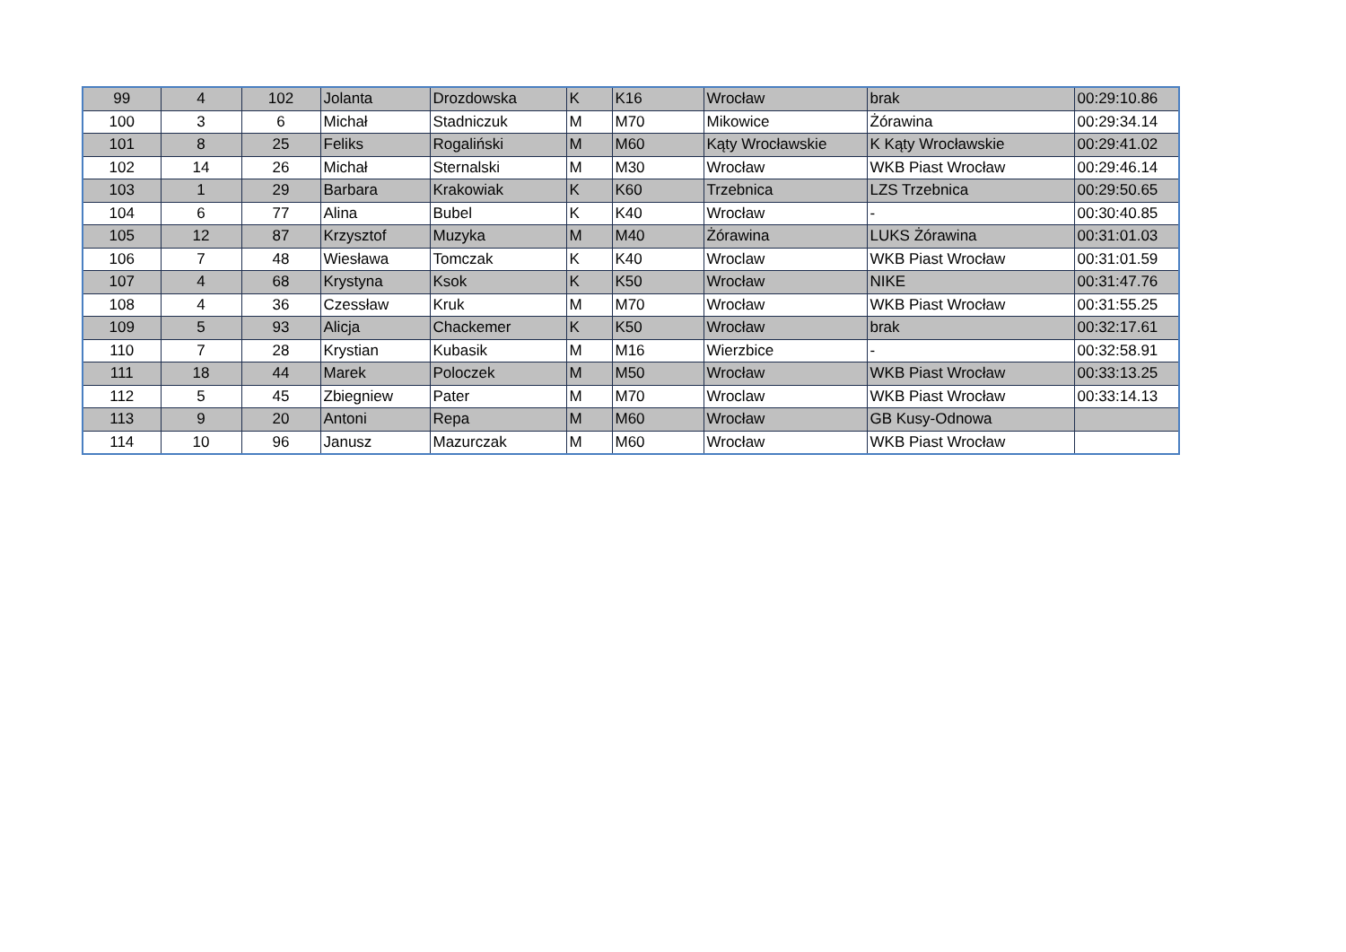| 99 | 4 | 102 | Jolanta | Drozdowska | K | K16 | Wrocław | brak | 00:29:10.86 |
| 100 | 3 | 6 | Michał | Stadniczuk | M | M70 | Mikowice | Żórawina | 00:29:34.14 |
| 101 | 8 | 25 | Feliks | Rogaliński | M | M60 | Kąty Wrocławskie | K Kąty Wrocławskie | 00:29:41.02 |
| 102 | 14 | 26 | Michał | Sternalski | M | M30 | Wrocław | WKB Piast Wrocław | 00:29:46.14 |
| 103 | 1 | 29 | Barbara | Krakowiak | K | K60 | Trzebnica | LZS Trzebnica | 00:29:50.65 |
| 104 | 6 | 77 | Alina | Bubel | K | K40 | Wrocław | - | 00:30:40.85 |
| 105 | 12 | 87 | Krzysztof | Muzyka | M | M40 | Żórawina | LUKS Żórawina | 00:31:01.03 |
| 106 | 7 | 48 | Wiesława | Tomczak | K | K40 | Wroclaw | WKB Piast Wrocław | 00:31:01.59 |
| 107 | 4 | 68 | Krystyna | Ksok | K | K50 | Wrocław | NIKE | 00:31:47.76 |
| 108 | 4 | 36 | Czessław | Kruk | M | M70 | Wrocław | WKB Piast Wrocław | 00:31:55.25 |
| 109 | 5 | 93 | Alicja | Chackemer | K | K50 | Wrocław | brak | 00:32:17.61 |
| 110 | 7 | 28 | Krystian | Kubasik | M | M16 | Wierzbice | - | 00:32:58.91 |
| 111 | 18 | 44 | Marek | Poloczek | M | M50 | Wrocław | WKB Piast Wrocław | 00:33:13.25 |
| 112 | 5 | 45 | Zbiegniew | Pater | M | M70 | Wroclaw | WKB Piast Wrocław | 00:33:14.13 |
| 113 | 9 | 20 | Antoni | Repa | M | M60 | Wrocław | GB Kusy-Odnowa | |
| 114 | 10 | 96 | Janusz | Mazurczak | M | M60 | Wrocław | WKB Piast Wrocław | |